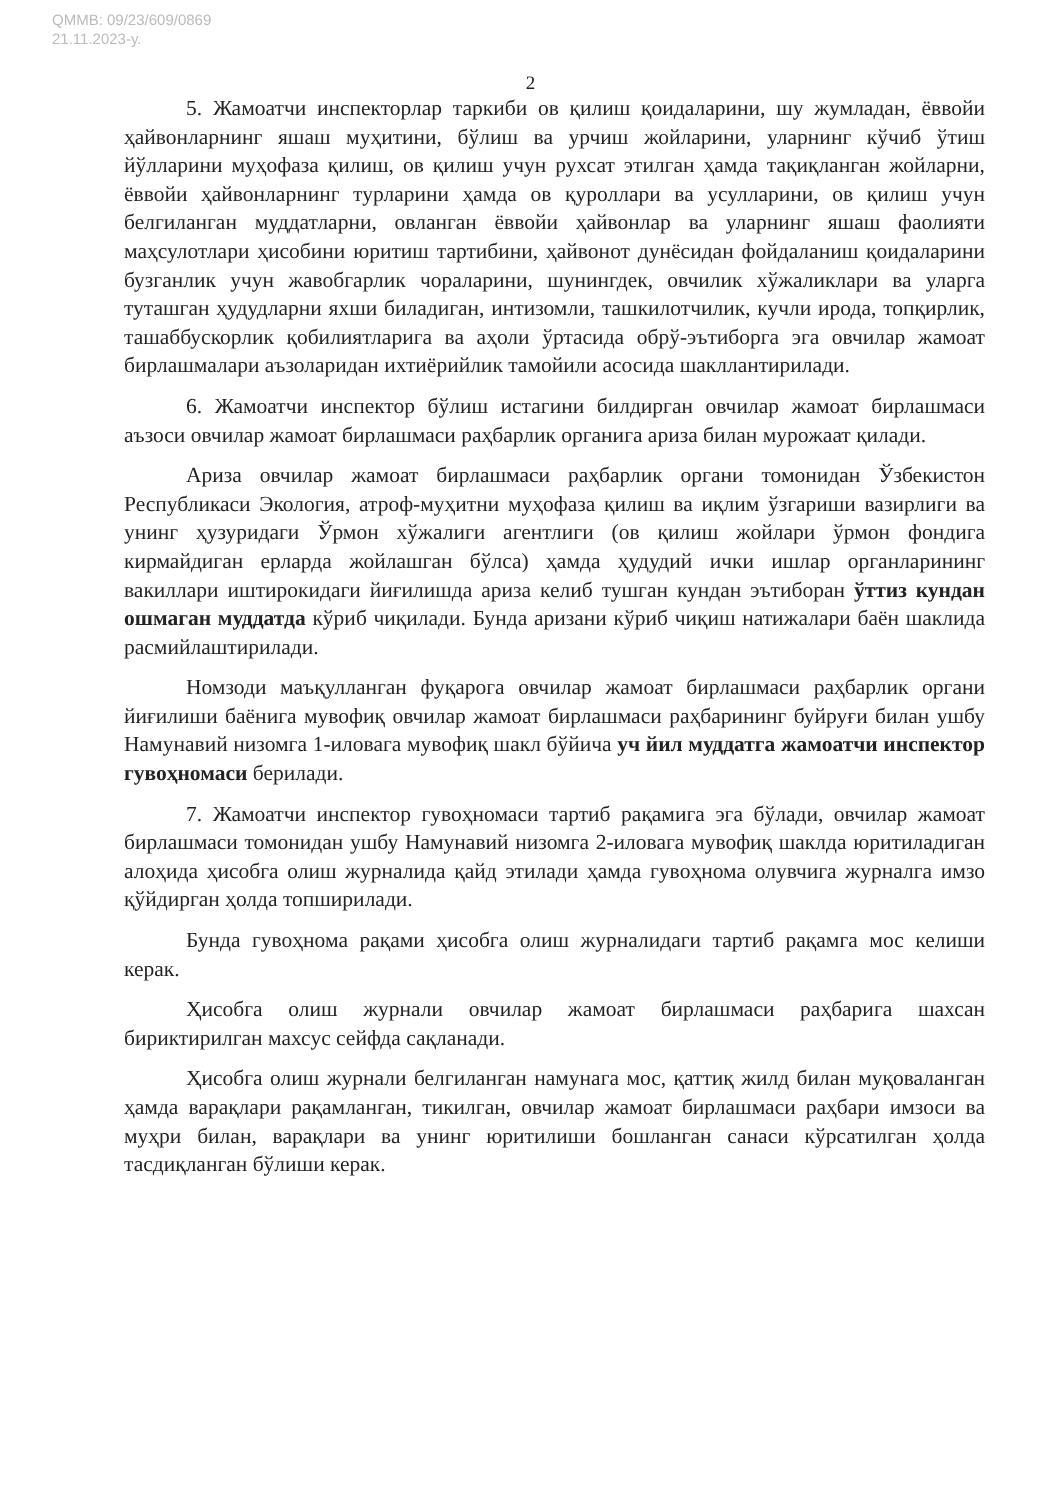QMMB: 09/23/609/0869
21.11.2023-у.
2
5. Жамоатчи инспекторлар таркиби ов қилиш қоидаларини, шу жумладан, ёввойи ҳайвонларнинг яшаш муҳитини, бўлиш ва урчиш жойларини, уларнинг кўчиб ўтиш йўлларини муҳофаза қилиш, ов қилиш учун рухсат этилган ҳамда тақиқланган жойларни, ёввойи ҳайвонларнинг турларини ҳамда ов қуроллари ва усулларини, ов қилиш учун белгиланган муддатларни, овланган ёввойи ҳайвонлар ва уларнинг яшаш фаолияти маҳсулотлари ҳисобини юритиш тартибини, ҳайвонот дунёсидан фойдаланиш қоидаларини бузганлик учун жавобгарлик чораларини, шунингдек, овчилик хўжаликлари ва уларга туташган ҳудудларни яхши биладиган, интизомли, ташкилотчилик, кучли ирода, топқирлик, ташаббускорлик қобилиятларига ва аҳоли ўртасида обрў-эътиборга эга овчилар жамоат бирлашмалари аъзоларидан ихтиёрийлик тамойили асосида шакллантирилади.
6. Жамоатчи инспектор бўлиш истагини билдирган овчилар жамоат бирлашмаси аъзоси овчилар жамоат бирлашмаси раҳбарлик органига ариза билан мурожаат қилади.
Ариза овчилар жамоат бирлашмаси раҳбарлик органи томонидан Ўзбекистон Республикаси Экология, атроф-муҳитни муҳофаза қилиш ва иқлим ўзгариши вазирлиги ва унинг ҳузуридаги Ўрмон хўжалиги агентлиги (ов қилиш жойлари ўрмон фондига кирмайдиган ерларда жойлашган бўлса) ҳамда ҳудудий ички ишлар органларининг вакиллари иштирокидаги йиғилишда ариза келиб тушган кундан эътиборан ўттиз кундан ошмаган муддатда кўриб чиқилади. Бунда аризани кўриб чиқиш натижалари баён шаклида расмийлаштирилади.
Номзоди маъқулланган фуқарога овчилар жамоат бирлашмаси раҳбарлик органи йиғилиши баёнига мувофиқ овчилар жамоат бирлашмаси раҳбарининг буйруғи билан ушбу Намунавий низомга 1-иловага мувофиқ шакл бўйича уч йил муддатга жамоатчи инспектор гувоҳномаси берилади.
7. Жамоатчи инспектор гувоҳномаси тартиб рақамига эга бўлади, овчилар жамоат бирлашмаси томонидан ушбу Намунавий низомга 2-иловага мувофиқ шаклда юритиладиган алоҳида ҳисобга олиш журналида қайд этилади ҳамда гувоҳнома олувчига журналга имзо қўйдирган ҳолда топширилади.
Бунда гувоҳнома рақами ҳисобга олиш журналидаги тартиб рақамга мос келиши керак.
Ҳисобга олиш журнали овчилар жамоат бирлашмаси раҳбарига шахсан бириктирилган махсус сейфда сақланади.
Ҳисобга олиш журнали белгиланган намунага мос, қаттиқ жилд билан муқоваланган ҳамда варақлари рақамланган, тикилган, овчилар жамоат бирлашмаси раҳбари имзоси ва муҳри билан, варақлари ва унинг юритилиши бошланган санаси кўрсатилган ҳолда тасдиқланган бўлиши керак.